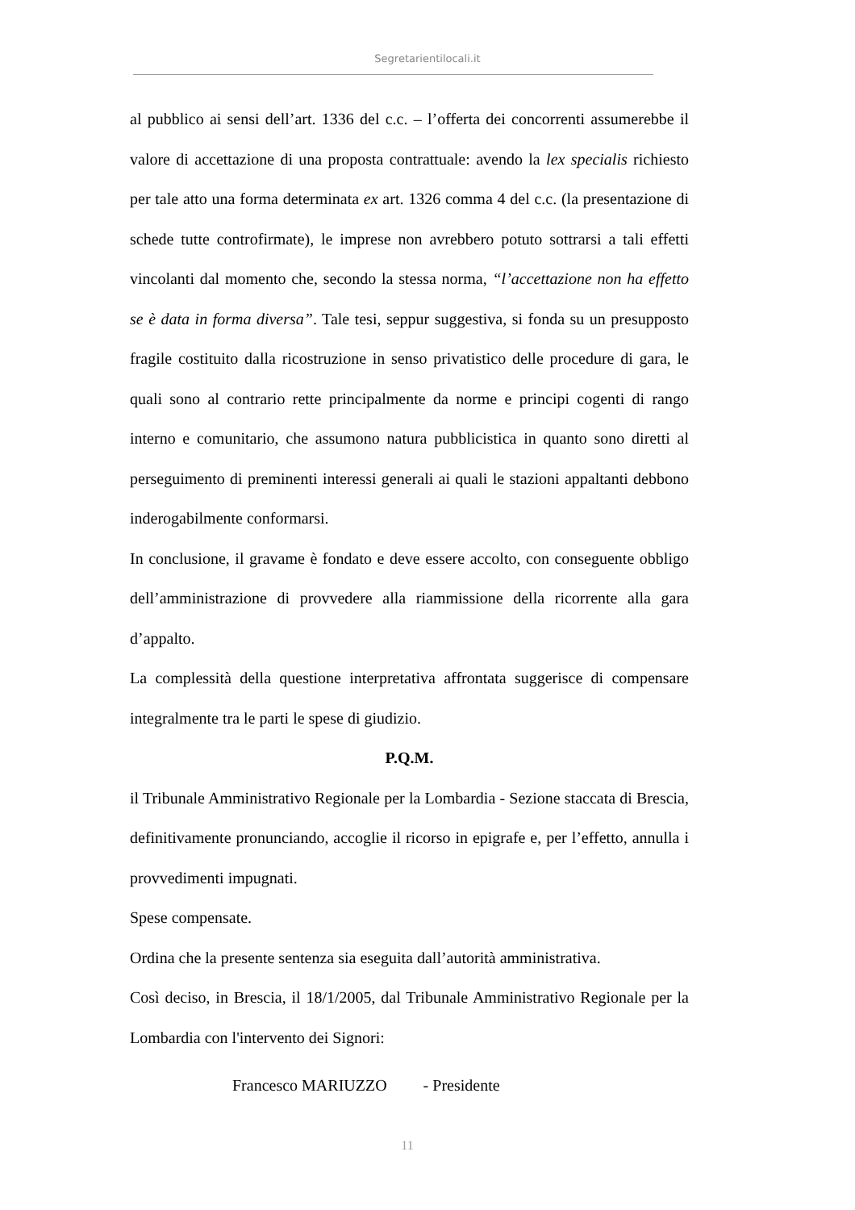Segretarientilocali.it
al pubblico ai sensi dell’art. 1336 del c.c. – l’offerta dei concorrenti assumerebbe il valore di accettazione di una proposta contrattuale: avendo la lex specialis richiesto per tale atto una forma determinata ex art. 1326 comma 4 del c.c. (la presentazione di schede tutte controfirmate), le imprese non avrebbero potuto sottrarsi a tali effetti vincolanti dal momento che, secondo la stessa norma, “l’accettazione non ha effetto se è data in forma diversa”. Tale tesi, seppur suggestiva, si fonda su un presupposto fragile costituito dalla ricostruzione in senso privatistico delle procedure di gara, le quali sono al contrario rette principalmente da norme e principi cogenti di rango interno e comunitario, che assumono natura pubblicistica in quanto sono diretti al perseguimento di preminenti interessi generali ai quali le stazioni appaltanti debbono inderogabilmente conformarsi.
In conclusione, il gravame è fondato e deve essere accolto, con conseguente obbligo dell’amministrazione di provvedere alla riammissione della ricorrente alla gara d’appalto.
La complessità della questione interpretativa affrontata suggerisce di compensare integralmente tra le parti le spese di giudizio.
P.Q.M.
il Tribunale Amministrativo Regionale per la Lombardia - Sezione staccata di Brescia, definitivamente pronunciando, accoglie il ricorso in epigrafe e, per l’effetto, annulla i provvedimenti impugnati.
Spese compensate.
Ordina che la presente sentenza sia eseguita dall’autorità amministrativa.
Così deciso, in Brescia, il 18/1/2005, dal Tribunale Amministrativo Regionale per la Lombardia con l'intervento dei Signori:
Francesco MARIUZZO - Presidente
11